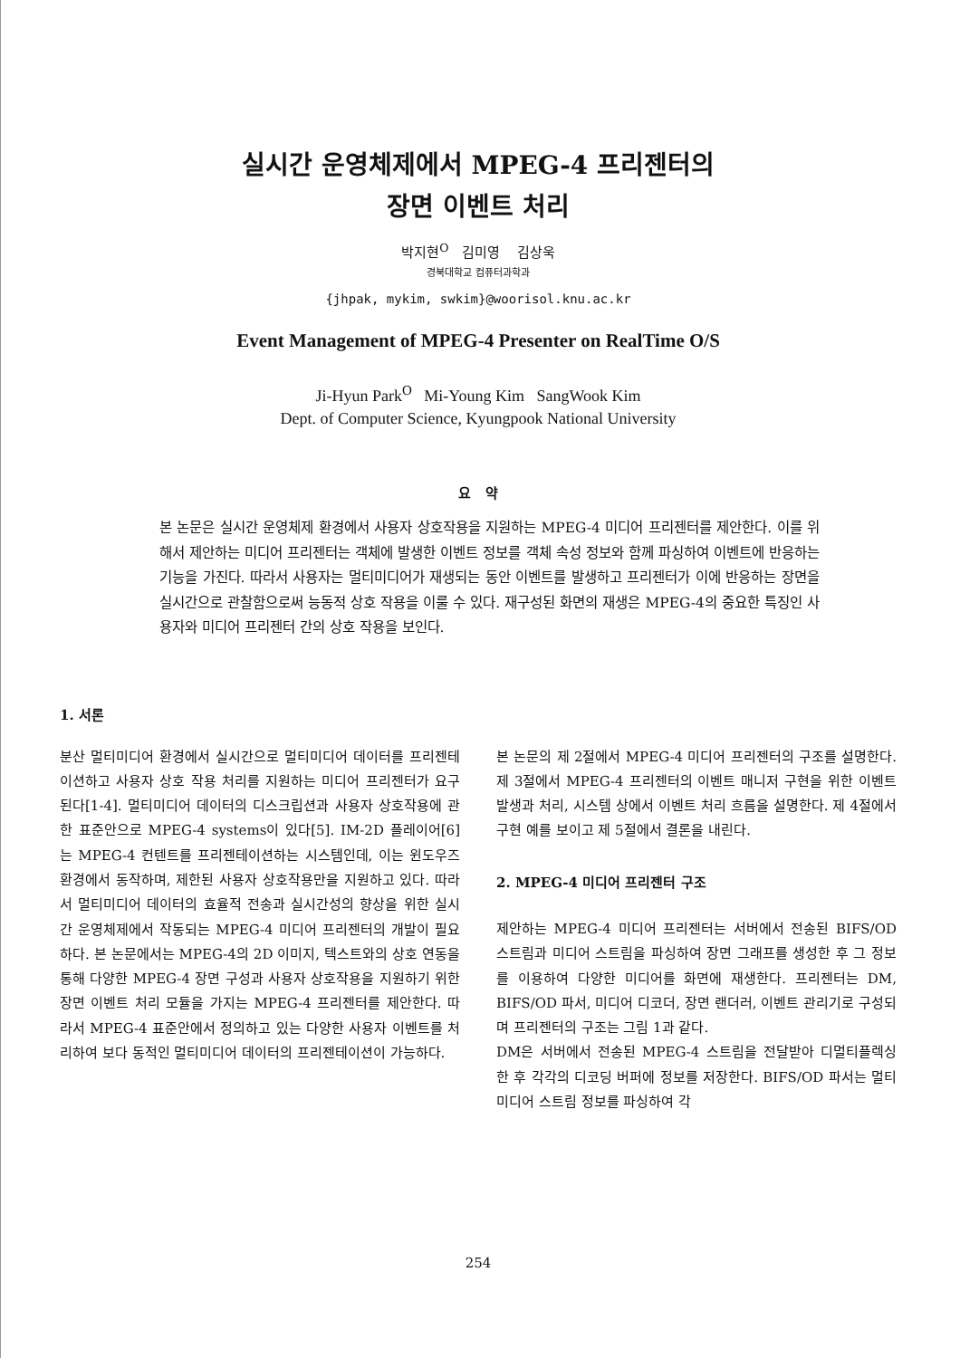실시간 운영체제에서 MPEG-4 프리젠터의
장면 이벤트 처리
박지현<sup>O</sup> 김미영 김상욱
경북대학교 컴퓨터과학과
{jhpak, mykim, swkim}@woorisol.knu.ac.kr
Event Management of MPEG-4 Presenter on RealTime O/S
Ji-Hyun Park<sup>O</sup> Mi-Young Kim SangWook Kim
Dept. of Computer Science, Kyungpook National University
요 약
본 논문은 실시간 운영체제 환경에서 사용자 상호작용을 지원하는 MPEG-4 미디어 프리젠터를 제안한다. 이를 위해서 제안하는 미디어 프리젠터는 객체에 발생한 이벤트 정보를 객체 속성 정보와 함께 파싱하여 이벤트에 반응하는 기능을 가진다. 따라서 사용자는 멀티미디어가 재생되는 동안 이벤트를 발생하고 프리젠터가 이에 반응하는 장면을 실시간으로 관찰함으로써 능동적 상호 작용을 이룰 수 있다. 재구성된 화면의 재생은 MPEG-4의 중요한 특징인 사용자와 미디어 프리젠터 간의 상호 작용을 보인다.
1. 서론
분산 멀티미디어 환경에서 실시간으로 멀티미디어 데이터를 프리젠테이션하고 사용자 상호 작용 처리를 지원하는 미디어 프리젠터가 요구된다[1-4]. 멀티미디어 데이터의 디스크립션과 사용자 상호작용에 관한 표준안으로 MPEG-4 systems이 있다[5]. IM-2D 플레이어[6]는 MPEG-4 컨텐트를 프리젠테이션하는 시스템인데, 이는 윈도우즈 환경에서 동작하며, 제한된 사용자 상호작용만을 지원하고 있다. 따라서 멀티미디어 데이터의 효율적 전송과 실시간성의 향상을 위한 실시간 운영체제에서 작동되는 MPEG-4 미디어 프리젠터의 개발이 필요하다. 본 논문에서는 MPEG-4의 2D 이미지, 텍스트와의 상호 연동을 통해 다양한 MPEG-4 장면 구성과 사용자 상호작용을 지원하기 위한 장면 이벤트 처리 모듈을 가지는 MPEG-4 프리젠터를 제안한다. 따라서 MPEG-4 표준안에서 정의하고 있는 다양한 사용자 이벤트를 처리하여 보다 동적인 멀티미디어 데이터의 프리젠테이션이 가능하다.
본 논문의 제 2절에서 MPEG-4 미디어 프리젠터의 구조를 설명한다. 제 3절에서 MPEG-4 프리젠터의 이벤트 매니저 구현을 위한 이벤트 발생과 처리, 시스템 상에서 이벤트 처리 흐름을 설명한다. 제 4절에서 구현 예를 보이고 제 5절에서 결론을 내린다.
2. MPEG-4 미디어 프리젠터 구조
제안하는 MPEG-4 미디어 프리젠터는 서버에서 전송된 BIFS/OD 스트림과 미디어 스트림을 파싱하여 장면 그래프를 생성한 후 그 정보를 이용하여 다양한 미디어를 화면에 재생한다. 프리젠터는 DM, BIFS/OD 파서, 미디어 디코더, 장면 랜더러, 이벤트 관리기로 구성되며 프리젠터의 구조는 그림 1과 같다.
DM은 서버에서 전송된 MPEG-4 스트림을 전달받아 디멀티플렉싱 한 후 각각의 디코딩 버퍼에 정보를 저장한다. BIFS/OD 파서는 멀티미디어 스트림 정보를 파싱하여 각
254